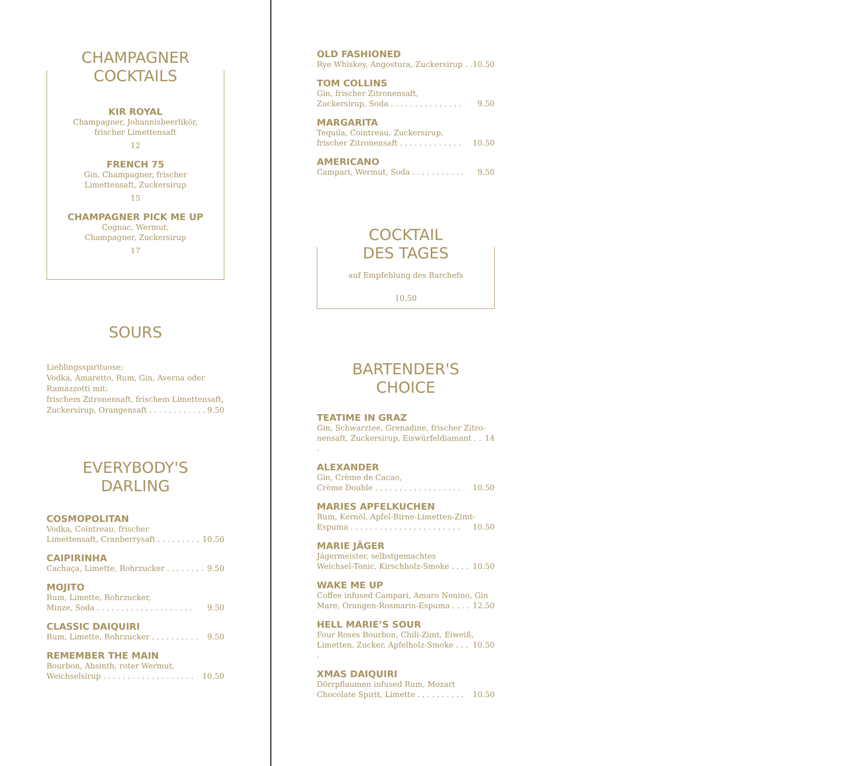CHAMPAGNER
COCKTAILS
KIR ROYAL
Champagner, Johannisbeerlikör,
frischer Limettensaft
12
FRENCH 75
Gin, Champagner, frischer
Limettensaft, Zuckersirup
15
CHAMPAGNER PICK ME UP
Cognac, Wermut,
Champagner, Zuckersirup
17
SOURS
Lieblingsspirituose:
Vodka, Amaretto, Rum, Gin, Averna oder Ramazzotti mit:
frischem Zitronensaft, frischem Limettensaft,
Zuckersirup, Orangensaft . . . . . . . . . . . . 9.50
EVERYBODY'S
DARLING
COSMOPOLITAN
Vodka, Cointreau, frischer
Limettensaft, Cranberrysaft . . . . . . . . . 10.50
CAIPIRINHA
Cachaça, Limette, Rohrzucker . . . . . . . . 9.50
MOJITO
Rum, Limette, Rohrzucker,
Minze, Soda . . . . . . . . . . . . . . . . . . . . 9.50
CLASSIC DAIQUIRI
Rum, Limette, Rohrzucker . . . . . . . . . . 9.50
REMEMBER THE MAIN
Bourbon, Absinth, roter Wermut,
Weichselsirup . . . . . . . . . . . . . . . . . . . 10.50
OLD FASHIONED
Rye Whiskey, Angostura, Zuckersirup . . 10.50
TOM COLLINS
Gin, frischer Zitronensaft,
Zuckersirup, Soda . . . . . . . . . . . . . . . 9.50
MARGARITA
Tequila, Cointreau, Zuckersirup,
frischer Zitronensaft . . . . . . . . . . . . . 10.50
AMERICANO
Campari, Wermut, Soda . . . . . . . . . . . 9.50
COCKTAIL
DES TAGES
auf Empfehlung des Barchefs
10.50
BARTENDER'S
CHOICE
TEATIME IN GRAZ
Gin, Schwarztee, Grenadine, frischer Zitro-
nensaft, Zuckersirup, Eiswürfeldiamant . . . 14
ALEXANDER
Gin, Crème de Cacao,
Crème Double . . . . . . . . . . . . . . . . . . 10.50
MARIES APFELKUCHEN
Rum, Kernöl, Apfel-Birne-Limetten-Zimt-
Espuma . . . . . . . . . . . . . . . . . . . . . . . 10.50
MARIE JÄGER
Jägermeister, selbstgemachtes
Weichsel-Tonic, Kirschholz-Smoke . . . . 10.50
WAKE ME UP
Coffee infused Campari, Amaro Nonino, Gin
Mare, Orangen-Rosmarin-Espuma . . . . 12.50
HELL MARIE’S SOUR
Four Roses Bourbon, Chili-Zimt, Eiweiß,
Limetten, Zucker, Apfelholz-Smoke . . . . 10.50
XMAS DAIQUIRI
Dörrpflaumen infused Rum, Mozart
Chocolate Spirit, Limette . . . . . . . . . . 10.50